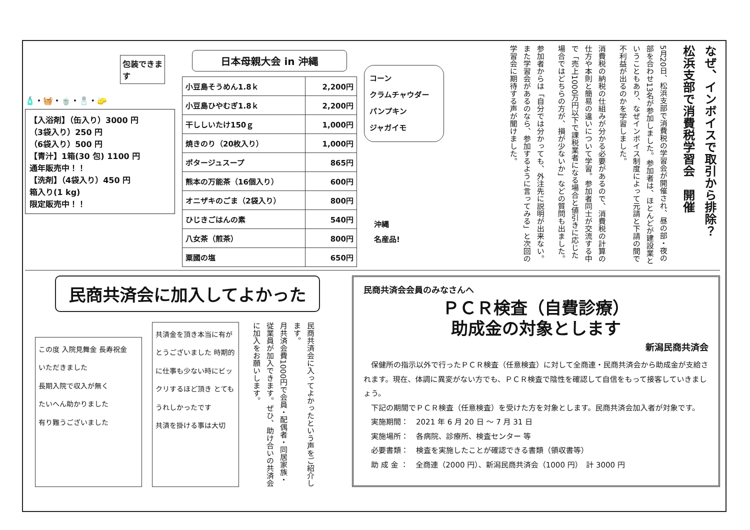包装できます
🧴・🧺・🍵・🧂・🧽
【入浴剤】（缶入り）3000 円
（3袋入り）250 円
（6袋入り）500 円
【青汁】1箱(30 包) 1100 円
通年販売中！！
【洗剤】（4袋入り）450 円
箱入り(1 kg)
限定販売中！！
日本母親大会 in 沖縄
| 小豆島そうめん1.8ｋ | 2,200円 |
| 小豆島ひやむぎ1.8ｋ | 2,200円 |
| 干ししいたけ150ｇ | 1,000円 |
| 焼きのり（20枚入り） | 1,000円 |
| ポタージュスープ | 865円 |
| 熊本の万能茶（16個入り） | 600円 |
| オニザキのごま（2袋入り） | 800円 |
| ひじきごはんの素 | 540円 |
| 八女茶（煎茶） | 800円 |
| 粟國の塩 | 650円 |
コーン
クラムチャウダー
パンプキン
ジャガイモ
沖縄
名産品!
なぜ、インボイスで取引から排除？
松浜支部で消費税学習会　開催
5月20日、松浜支部で消費税の学習会が開催され、昼の部・夜の部を合わせ13名が参加しました。参加者は、ほとんどが建設業ということもあり、なぜインボイス制度によって元請と下請の間で不利益が出るのかを学習しました。
消費税の納税の仕組みが分かる必要があるので、消費税の計算の仕方や本則と簡易の違いについて学習。参加者同士が交流する中で「売上1000万円以下で課税業者になる場合と値引きに応じた場合ではどちらの方が、損が少ないか」などの質問も出ました。
参加者からは「自分では分かっても、外注先に説明が出来ない。また学習会があるのなら、参加するように言ってみる」と次回の学習会に期待する声が聞けました。
民商共済会に加入してよかった
この度 入院見舞金 長寿祝金
いただきました
長期入院で収入が無く
たいへん助かりました
有り難うございました
共済金を頂き本当に有がとうございました 時期的に仕事も少ない時にビックリするほど頂き とてもうれしかったです
共済を掛ける事は大切
民商共済会に入ってよかったという声をご紹介します。
月共済会費1000円で会員・配偶者・同居家族・従業員が加入できます。ぜひ、助け合いの共済会に加入をお願いします。
民商共済会会員のみなさんへ
ＰＣＲ検査（自費診療）
助成金の対象とします
新潟民商共済会
　保健所の指示以外で行ったＰＣＲ検査（任意検査）に対して全商連・民商共済会から助成金が支給されます。現在、体調に異変がない方でも、ＰＣＲ検査で陰性を確認して自信をもって接客していきましょう。
　下記の期間でＰＣＲ検査（任意検査）を受けた方を対象とします。民商共済会加入者が対象です。
　実施期間：　2021 年 6 月 20 日 ～ 7 月 31 日
　実施場所：　各病院、診療所、検査センター 等
　必要書類：　検査を実施したことが確認できる書類（領収書等）
　助 成 金 ：　全商連（2000 円）、新潟民商共済会（1000 円）　計 3000 円